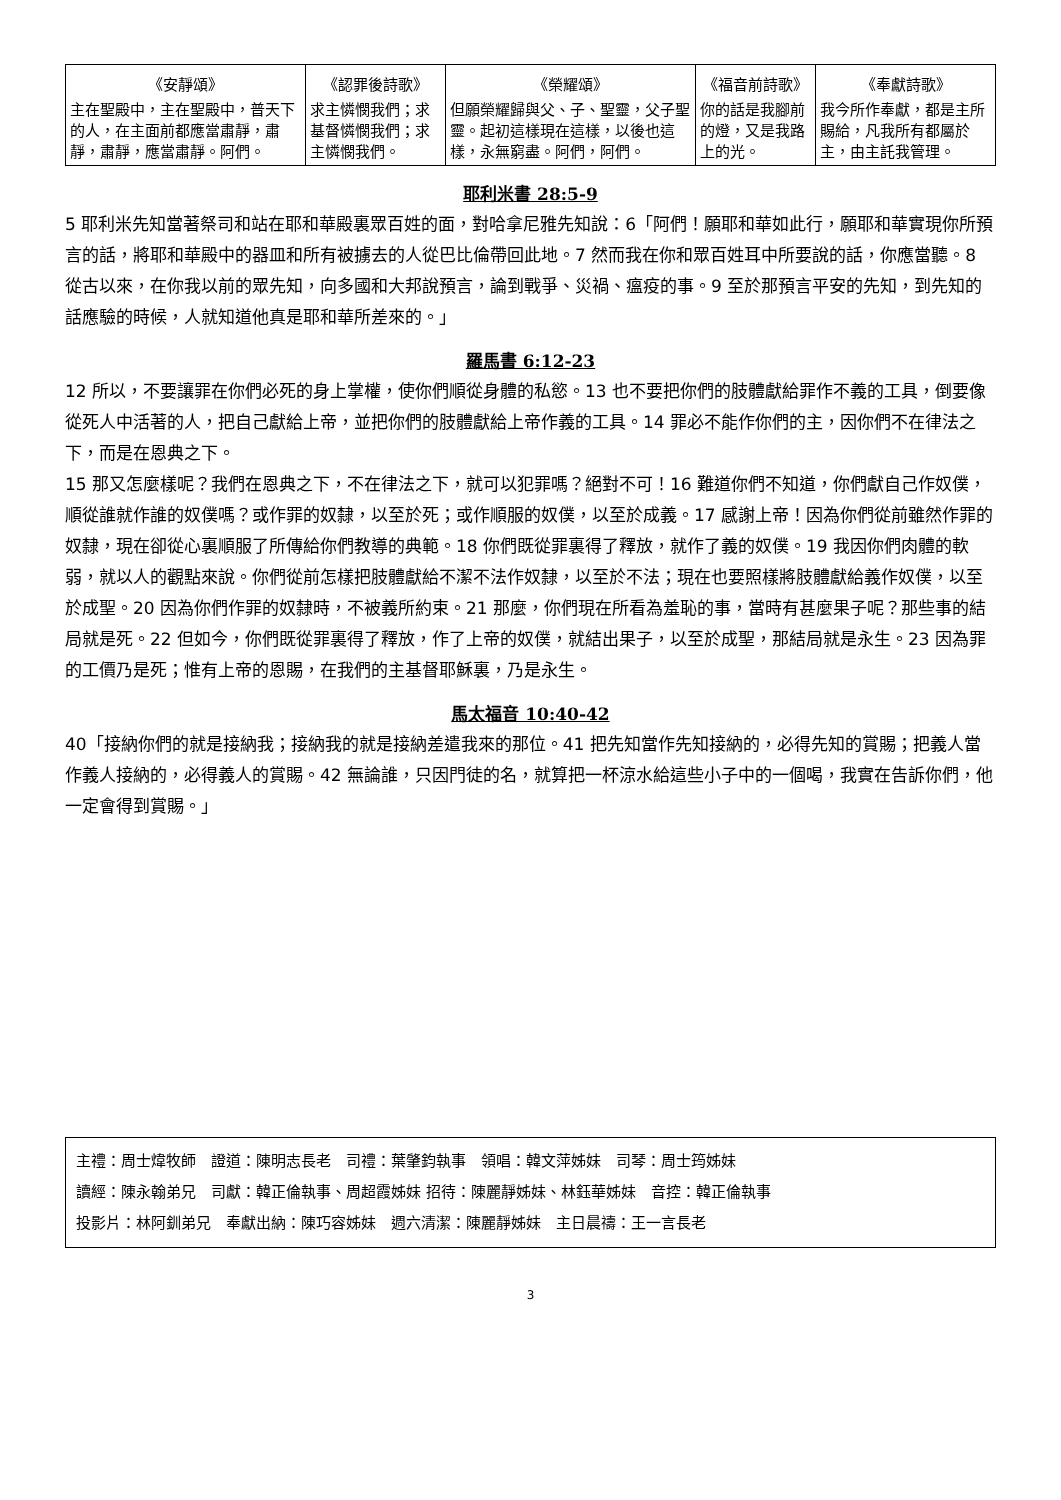| 《安靜頌》 | 《認罪後詩歌》 | 《榮耀頌》 | 《福音前詩歌》 | 《奉獻詩歌》 |
| --- | --- | --- | --- | --- |
| 主在聖殿中，主在聖殿中，普天下的人，在主面前都應當肅靜，肅靜，肅靜，應當肅靜。阿們。 | 求主憐憫我們；求基督憐憫我們；求主憐憫我們。 | 但願榮耀歸與父、子、聖靈，父子聖靈。起初這樣現在這樣，以後也這樣，永無窮盡。阿們，阿們。 | 你的話是我腳前的燈，又是我路上的光。 | 我今所作奉獻，都是主所賜給，凡我所有都屬於主，由主託我管理。 |
耶利米書 28:5-9
5 耶利米先知當著祭司和站在耶和華殿裏眾百姓的面，對哈拿尼雅先知說：6「阿們！願耶和華如此行，願耶和華實現你所預言的話，將耶和華殿中的器皿和所有被擄去的人從巴比倫帶回此地。7 然而我在你和眾百姓耳中所要說的話，你應當聽。8 從古以來，在你我以前的眾先知，向多國和大邦說預言，論到戰爭、災禍、瘟疫的事。9 至於那預言平安的先知，到先知的話應驗的時候，人就知道他真是耶和華所差來的。」
羅馬書 6:12-23
12 所以，不要讓罪在你們必死的身上掌權，使你們順從身體的私慾。13 也不要把你們的肢體獻給罪作不義的工具，倒要像從死人中活著的人，把自己獻給上帝，並把你們的肢體獻給上帝作義的工具。14 罪必不能作你們的主，因你們不在律法之下，而是在恩典之下。
15 那又怎麼樣呢？我們在恩典之下，不在律法之下，就可以犯罪嗎？絕對不可！16 難道你們不知道，你們獻自己作奴僕，順從誰就作誰的奴僕嗎？或作罪的奴隸，以至於死；或作順服的奴僕，以至於成義。17 感謝上帝！因為你們從前雖然作罪的奴隸，現在卻從心裏順服了所傳給你們教導的典範。18 你們既從罪裏得了釋放，就作了義的奴僕。19 我因你們肉體的軟弱，就以人的觀點來說。你們從前怎樣把肢體獻給不潔不法作奴隸，以至於不法；現在也要照樣將肢體獻給義作奴僕，以至於成聖。20 因為你們作罪的奴隸時，不被義所約束。21 那麼，你們現在所看為羞恥的事，當時有甚麼果子呢？那些事的結局就是死。22 但如今，你們既從罪裏得了釋放，作了上帝的奴僕，就結出果子，以至於成聖，那結局就是永生。23 因為罪的工價乃是死；惟有上帝的恩賜，在我們的主基督耶穌裏，乃是永生。
馬太福音 10:40-42
40「接納你們的就是接納我；接納我的就是接納差遣我來的那位。41 把先知當作先知接納的，必得先知的賞賜；把義人當作義人接納的，必得義人的賞賜。42 無論誰，只因門徒的名，就算把一杯涼水給這些小子中的一個喝，我實在告訴你們，他一定會得到賞賜。」
主禮：周士煒牧師　證道：陳明志長老　司禮：葉肇鈞執事　領唱：韓文萍姊妹　司琴：周士筠姊妹
讀經：陳永翰弟兄　司獻：韓正倫執事、周超霞姊妹 招待：陳麗靜姊妹、林鈺華姊妹　音控：韓正倫執事
投影片：林阿釧弟兄　奉獻出納：陳巧容姊妹　週六清潔：陳麗靜姊妹　主日晨禱：王一言長老
3